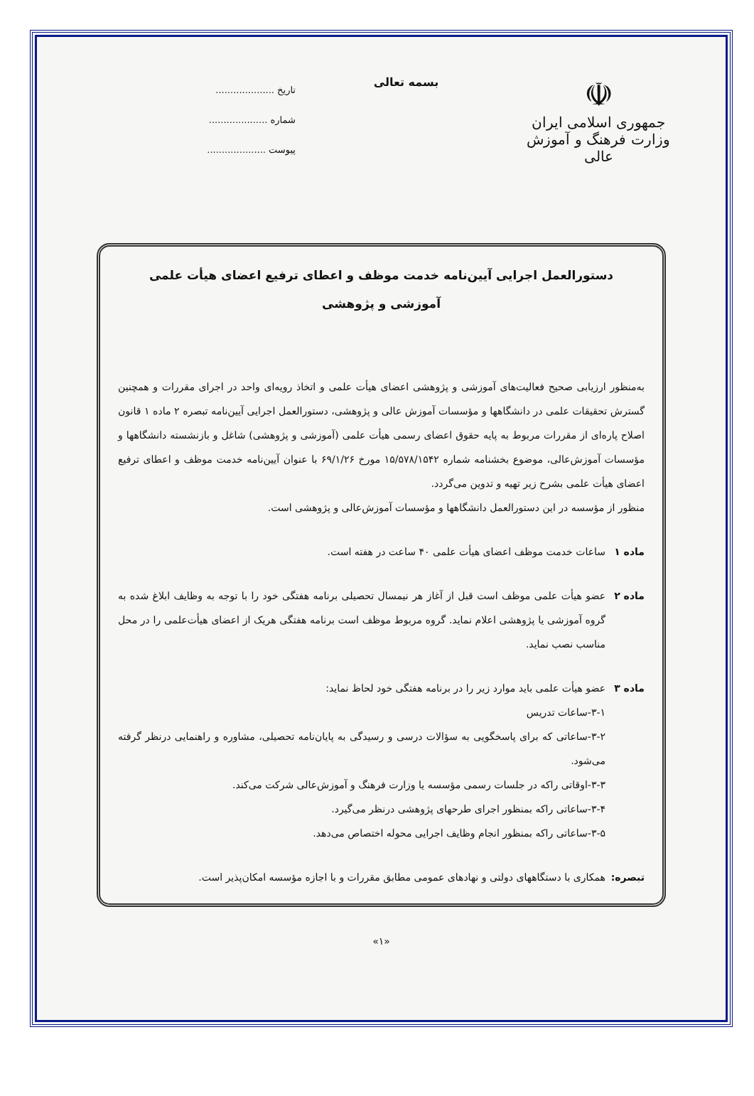☫
جمهوری اسلامی ایران
وزارت فرهنگ و آموزش عالی
بسمه تعالی
تاریخ ....................
شماره ....................
پیوست ....................
دستورالعمل اجرایی آیین‌نامه خدمت موظف و اعطای ترفیع اعضای هیأت علمی
آموزشی و پژوهشی
به‌منظور ارزیابی صحیح فعالیت‌های آموزشی و پژوهشی اعضای هیأت علمی و اتخاذ رویه‌ای واحد در اجرای مقررات و همچنین گسترش تحقیقات علمی در دانشگاهها و مؤسسات آموزش عالی و پژوهشی، دستورالعمل اجرایی آیین‌نامه تبصره ۲ ماده ۱ قانون اصلاح پاره‌ای از مقررات مربوط به پایه حقوق اعضای رسمی هیأت علمی (آموزشی و پژوهشی) شاغل و بازنشسته دانشگاهها و مؤسسات آموزش‌عالی، موضوع بخشنامه شماره ۱۵/۵۷۸/۱۵۴۲ مورخ ۶۹/۱/۲۶ با عنوان آیین‌نامه خدمت موظف و اعطای ترفیع اعضای هیأت علمی بشرح زیر تهیه و تدوین می‌گردد.
منظور از مؤسسه در این دستورالعمل دانشگاهها و مؤسسات آموزش‌عالی و پژوهشی است.
ماده ۱ ساعات خدمت موظف اعضای هیأت علمی ۴۰ ساعت در هفته است.
ماده ۲ عضو هیأت علمی موظف است قبل از آغاز هر نیمسال تحصیلی برنامه هفتگی خود را با توجه به وظایف ابلاغ شده به گروه آموزشی یا پژوهشی اعلام نماید. گروه مربوط موظف است برنامه هفتگی هریک از اعضای هیأت‌علمی را در محل مناسب نصب نماید.
ماده ۳ عضو هیأت علمی باید موارد زیر را در برنامه هفتگی خود لحاظ نماید:
۳-۱-ساعات تدریس
۳-۲-ساعاتی که برای پاسخگویی به سؤالات درسی و رسیدگی به پایان‌نامه تحصیلی، مشاوره و راهنمایی درنظر گرفته می‌شود.
۳-۳-اوقاتی راکه در جلسات رسمی مؤسسه یا وزارت فرهنگ و آموزش‌عالی شرکت می‌کند.
۳-۴-ساعاتی راکه بمنظور اجرای طرحهای پژوهشی درنظر می‌گیرد.
۳-۵-ساعاتی راکه بمنظور انجام وظایف اجرایی محوله اختصاص می‌دهد.
تبصره: همکاری با دستگاههای دولتی و نهادهای عمومی مطابق مقررات و با اجازه مؤسسه امکان‌پذیر است.
«۱»